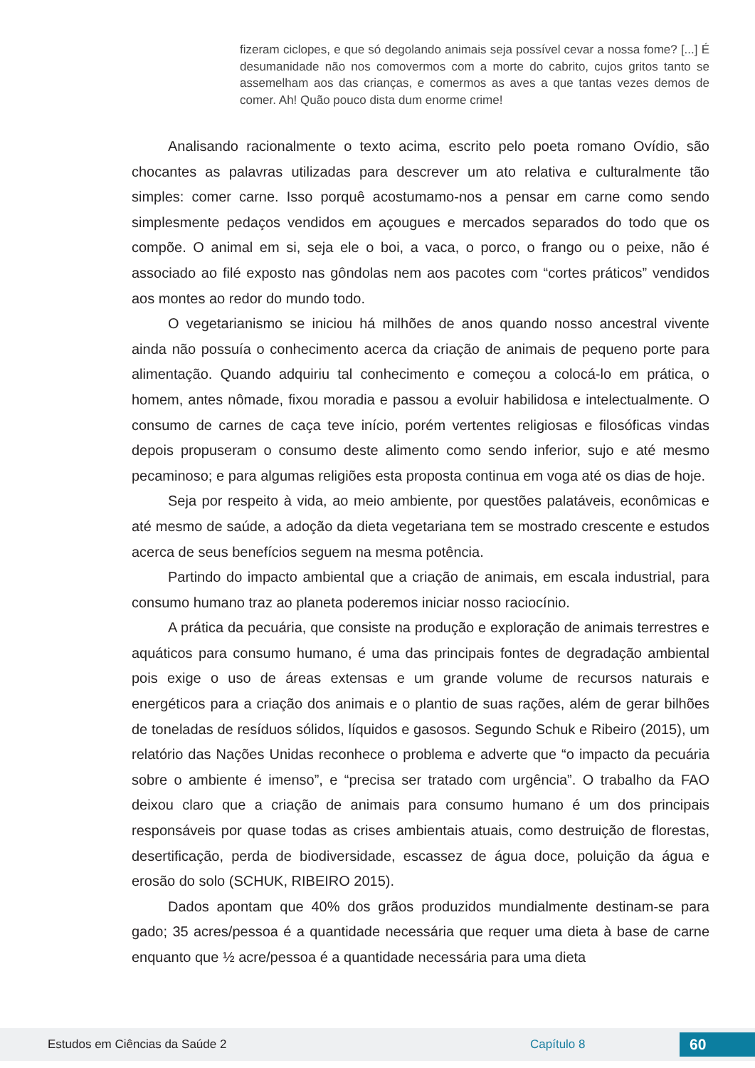fizeram ciclopes, e que só degolando animais seja possível cevar a nossa fome? [...] É desumanidade não nos comovermos com a morte do cabrito, cujos gritos tanto se assemelham aos das crianças, e comermos as aves a que tantas vezes demos de comer. Ah! Quão pouco dista dum enorme crime!
Analisando racionalmente o texto acima, escrito pelo poeta romano Ovídio, são chocantes as palavras utilizadas para descrever um ato relativa e culturalmente tão simples: comer carne. Isso porquê acostumamo-nos a pensar em carne como sendo simplesmente pedaços vendidos em açougues e mercados separados do todo que os compõe. O animal em si, seja ele o boi, a vaca, o porco, o frango ou o peixe, não é associado ao filé exposto nas gôndolas nem aos pacotes com “cortes práticos” vendidos aos montes ao redor do mundo todo.
O vegetarianismo se iniciou há milhões de anos quando nosso ancestral vivente ainda não possuía o conhecimento acerca da criação de animais de pequeno porte para alimentação. Quando adquiriu tal conhecimento e começou a colocá-lo em prática, o homem, antes nômade, fixou moradia e passou a evoluir habilidosa e intelectualmente. O consumo de carnes de caça teve início, porém vertentes religiosas e filosóficas vindas depois propuseram o consumo deste alimento como sendo inferior, sujo e até mesmo pecaminoso; e para algumas religiões esta proposta continua em voga até os dias de hoje.
Seja por respeito à vida, ao meio ambiente, por questões palatáveis, econômicas e até mesmo de saúde, a adoção da dieta vegetariana tem se mostrado crescente e estudos acerca de seus benefícios seguem na mesma potência.
Partindo do impacto ambiental que a criação de animais, em escala industrial, para consumo humano traz ao planeta poderemos iniciar nosso raciocínio.
A prática da pecuária, que consiste na produção e exploração de animais terrestres e aquáticos para consumo humano, é uma das principais fontes de degradação ambiental pois exige o uso de áreas extensas e um grande volume de recursos naturais e energéticos para a criação dos animais e o plantio de suas rações, além de gerar bilhões de toneladas de resíduos sólidos, líquidos e gasosos. Segundo Schuk e Ribeiro (2015), um relatório das Nações Unidas reconhece o problema e adverte que “o impacto da pecuária sobre o ambiente é imenso”, e “precisa ser tratado com urgência”. O trabalho da FAO deixou claro que a criação de animais para consumo humano é um dos principais responsáveis por quase todas as crises ambientais atuais, como destruição de florestas, desertificação, perda de biodiversidade, escassez de água doce, poluição da água e erosão do solo (SCHUK, RIBEIRO 2015).
Dados apontam que 40% dos grãos produzidos mundialmente destinam-se para gado; 35 acres/pessoa é a quantidade necessária que requer uma dieta à base de carne enquanto que ½ acre/pessoa é a quantidade necessária para uma dieta
Estudos em Ciências da Saúde 2 Capítulo 8 60